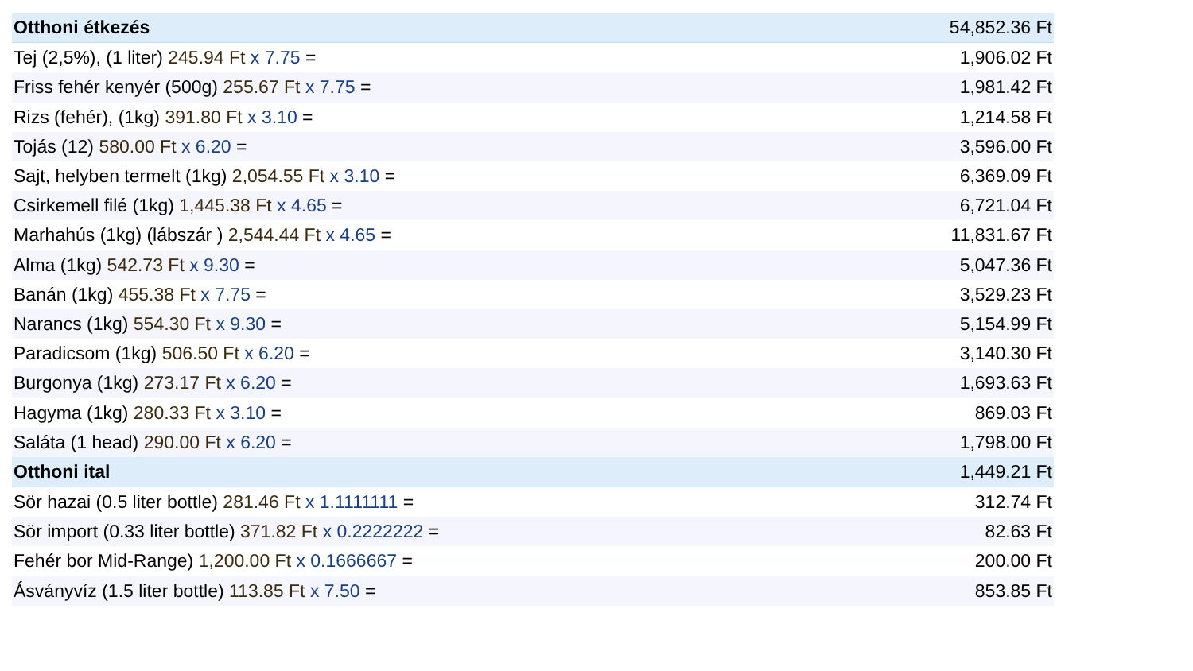| Otthoni étkezés | 54,852.36 Ft |
| Tej (2,5%), (1 liter) 245.94 Ft x 7.75 = | 1,906.02 Ft |
| Friss fehér kenyér (500g) 255.67 Ft x 7.75 = | 1,981.42 Ft |
| Rizs (fehér), (1kg) 391.80 Ft x 3.10 = | 1,214.58 Ft |
| Tojás (12) 580.00 Ft x 6.20 = | 3,596.00 Ft |
| Sajt, helyben termelt (1kg) 2,054.55 Ft x 3.10 = | 6,369.09 Ft |
| Csirkemell filé (1kg) 1,445.38 Ft x 4.65 = | 6,721.04 Ft |
| Marhahús (1kg) (lábszár ) 2,544.44 Ft x 4.65 = | 11,831.67 Ft |
| Alma (1kg) 542.73 Ft x 9.30 = | 5,047.36 Ft |
| Banán (1kg) 455.38 Ft x 7.75 = | 3,529.23 Ft |
| Narancs (1kg) 554.30 Ft x 9.30 = | 5,154.99 Ft |
| Paradicsom (1kg) 506.50 Ft x 6.20 = | 3,140.30 Ft |
| Burgonya (1kg) 273.17 Ft x 6.20 = | 1,693.63 Ft |
| Hagyma (1kg) 280.33 Ft x 3.10 = | 869.03 Ft |
| Saláta (1 head) 290.00 Ft x 6.20 = | 1,798.00 Ft |
| Otthoni ital | 1,449.21 Ft |
| Sör hazai (0.5 liter bottle) 281.46 Ft x 1.1111111 = | 312.74 Ft |
| Sör import (0.33 liter bottle) 371.82 Ft x 0.2222222 = | 82.63 Ft |
| Fehér bor Mid-Range) 1,200.00 Ft x 0.1666667 = | 200.00 Ft |
| Ásványvíz (1.5 liter bottle) 113.85 Ft x 7.50 = | 853.85 Ft |